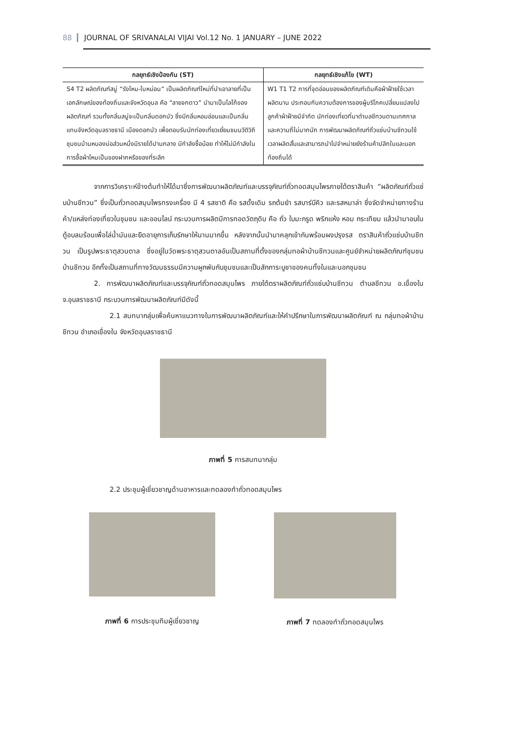88 JOURNAL OF SRIVANALAI VIJAI Vol.12 No. 1 JANUARY – JUNE 2022
| กลยุทธ์เชิงป้องกัน (ST) | กลยุทธ์เชิงแก้ไข (WT) |
| --- | --- |
| S4 T2 ผลิตภัณฑ์สบู่ “รังไหม-ใบหม่อน” เป็นผลิตภัณฑ์ใหม่ที่นำเอาลายที่เป็นเอกลักษณ์ของท้องถิ่นและจังหวัดอุบล คือ “ลายจกดาว” นำมาเป็นโลโก้ของผลิตภัณฑ์ รวมทั้งกลิ่นสบู่จะเป็นกลิ่นดอกบัว ซึ่งมีกลิ่นหอมอ่อนและเป็นกลิ่นแทนจังหวัดอุบลราชธานี เมืองดอกบัว เพื่อตอบรับนักท่องเที่ยวเยี่ยมชมนวัติวิถีชุมชนบ้านหนองบ่อส่วนหนึ่งมีรายได้ปานกลาง มีกำลังซื้อน้อย ทำให้ไม่มีกำลังในการซื้อผ้าไหมเป็นของฝากหรือของที่ระลึก | W1 T1 T2 การที่จุดอ่อนของผลิตภัณฑ์เดิมคือผ้าฝ้ายใช้เวลาผลิตนาน ประกอบกับความต้องการของผู้บริโภคเปลี่ยนแปลงไป ลูกค้าผ้าฝ้ายมีจำกัด นักท่องเที่ยวที่มาตำบลชีทวนตามเทศกาลและความถี่ไม่มากนัก การพัฒนาผลิตภัณฑ์ถั่วแซ่บบ้านชีทวนใช้เวลาผลิตสั้นและสามารถนำไปจำหน่ายยังร้านค้าปลีกในและนอกท้องถิ่นได้ |
จากการวิเคราะห์ข้างต้นทำให้ได้มาซึ่งการพัฒนาผลิตภัณฑ์และบรรจุภัณฑ์ถั่วทอดสมุนไพรภายใต้ตราสินค้า “ผลิตภัณฑ์ถั่วแซ่บบ้านชีทวน” ซึ่งเป็นถั่วทอดสมุนไพรทรงเครื่อง มี 4 รสชาติ คือ รสดั้งเดิม รถต้มยำ รสบาร์บีคิว และรสหมาล่า ซึ่งจัดจำหน่ายทางร้านค้า/แหล่งท่องเที่ยวในชุมชน และออนไลน์ กระบวนการผลิตมีการทอดวัตถุดิบ คือ ถั่ว ใบมะกรูด พริกแห้ง หอม กระเทียม แล้วนำมาอบในตู้อบลมร้อนเพื่อไล่น้ำมันและยืดอายุการเก็บรักษาให้นานมากขึ้น หลังจากนั้นนำมาคลุกเข้ากันพร้อมผงปรุงรส ตราสินค้าถั่วแซ่บบ้านชีทวน เป็นรูปพระธาตุสวนตาล ซึ่งอยู่ในวัดพระธาตุสวนตาลอันเป็นสถานที่ตั้งของกลุ่มทอผ้าบ้านชีทวนและศูนย์จำหน่ายผลิตภัณฑ์ชุมชนบ้านชีทวน อีกทั้งเป็นสถานที่ทางวัฒนธรรมมีความผูกพันกับชุมชนและเป็นสักการะบูชาของคนทั้งในและนอกชุมชน
2. การพัฒนาผลิตภัณฑ์และบรรจุภัณฑ์ถั่วทอดสมุนไพร ภายใต้ตราผลิตภัณฑ์ถั่วแซ่บบ้านชีทวน ตำบลชีทวน อ.เขื่องใน จ.อุบลราชธานี กระบวนการพัฒนาผลิตภัณฑ์มีดังนี้
2.1 สนทนากลุ่มเพื่อค้นหาแนวทางในการพัฒนาผลิตภัณฑ์และให้คำปรึกษาในการพัฒนาผลิตภัณฑ์ ณ กลุ่มทอผ้าบ้านชีทวน อำเภอเขื่องใน จังหวัดอุบลราชธานี
ภาพที่ 5 การสนทนากลุ่ม
2.2 ประชุมผู้เชี่ยวชาญด้านอาหารและทดลองทำถั่วทอดสมุนไพร
ภาพที่ 6 การประชุมทีมผู้เชี่ยวชาญ
ภาพที่ 7 ทดลองทำถั่วทอดสมุนไพร